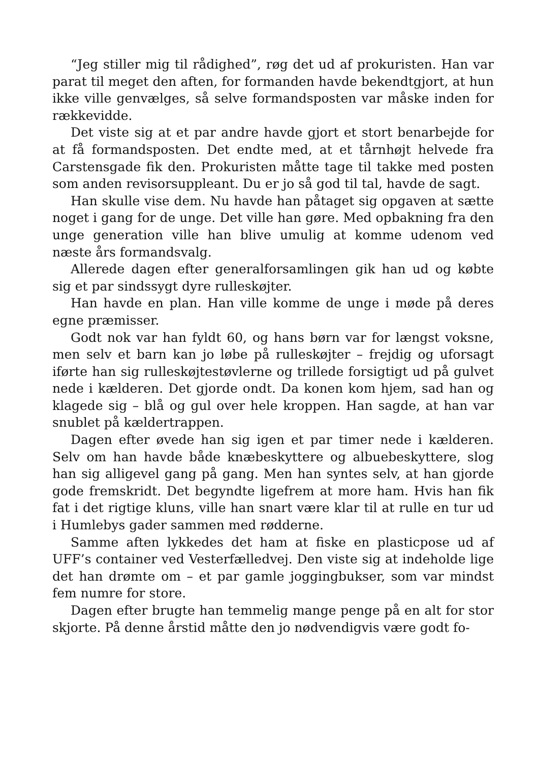“Jeg stiller mig til rådighed”, røg det ud af prokuristen. Han var parat til meget den aften, for formanden havde bekendtgjort, at hun ikke ville genvælges, så selve formandsposten var måske inden for rækkevidde.
Det viste sig at et par andre havde gjort et stort benarbejde for at få formandsposten. Det endte med, at et tårnhøjt helvede fra Carstensgade fik den. Prokuristen måtte tage til takke med posten som anden revisorsuppleant. Du er jo så god til tal, havde de sagt.
Han skulle vise dem. Nu havde han påtaget sig opgaven at sætte noget i gang for de unge. Det ville han gøre. Med opbakning fra den unge generation ville han blive umulig at komme udenom ved næste års formandsvalg.
Allerede dagen efter generalforsamlingen gik han ud og købte sig et par sindssygt dyre rulleskøjter.
Han havde en plan. Han ville komme de unge i møde på deres egne præmisser.
Godt nok var han fyldt 60, og hans børn var for længst voksne, men selv et barn kan jo løbe på rulleskøjter – frejdig og uforsagt iførte han sig rulleskøjtestøvlerne og trillede forsigtigt ud på gulvet nede i kælderen. Det gjorde ondt. Da konen kom hjem, sad han og klagede sig – blå og gul over hele kroppen. Han sagde, at han var snublet på kældertrappen.
Dagen efter øvede han sig igen et par timer nede i kælderen. Selv om han havde både knæbeskyttere og albuebeskyttere, slog han sig alligevel gang på gang. Men han syntes selv, at han gjorde gode fremskridt. Det begyndte ligefrem at more ham. Hvis han fik fat i det rigtige kluns, ville han snart være klar til at rulle en tur ud i Humlebys gader sammen med rødderne.
Samme aften lykkedes det ham at fiske en plasticpose ud af UFF’s container ved Vesterfælledvej. Den viste sig at indeholde lige det han drømte om – et par gamle joggingbukser, som var mindst fem numre for store.
Dagen efter brugte han temmelig mange penge på en alt for stor skjorte. På denne årstid måtte den jo nødvendigvis være godt fo-